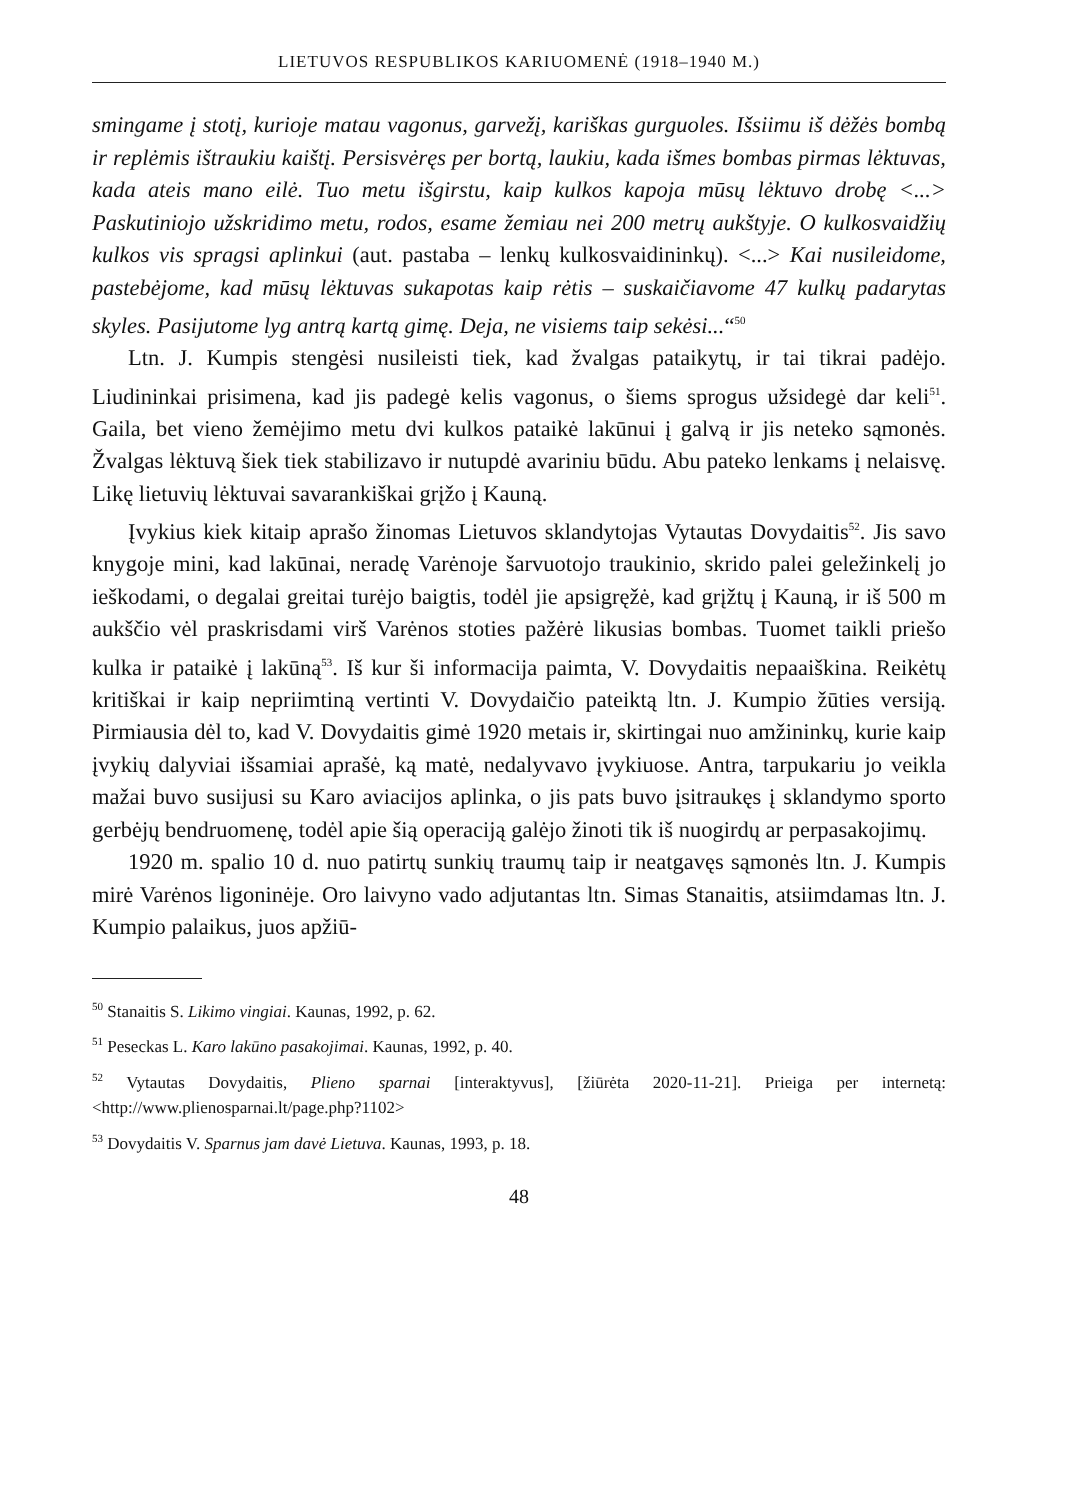LIETUVOS RESPUBLIKOS KARIUOMENĖ (1918–1940 M.)
smingame į stotį, kurioje matau vagonus, garvežį, kariškas gurguoles. Išsiimu iš dėžės bombą ir replėmis ištraukiu kaištį. Persisvėręs per bortą, laukiu, kada išmes bombas pirmas lėktuvas, kada ateis mano eilė. Tuo metu išgirstu, kaip kulkos kapoja mūsų lėktuvo drobę <...> Paskutiniojo užskridimo metu, rodos, esame žemiau nei 200 metrų aukštyje. O kulkosvaidžių kulkos vis spragsi aplinkui (aut. pastaba – lenkų kulkosvaidininkų). <...> Kai nusileidome, pastebėjome, kad mūsų lėktuvas sukapotas kaip rėtis – suskaičiavome 47 kulkų padarytas skyles. Pasijutome lyg antrą kartą gimę. Deja, ne visiems taip sekėsi...“<sup>50</sup>
Ltn. J. Kumpis stengėsi nusileisti tiek, kad žvalgas pataikytų, ir tai tikrai padėjo. Liudininkai prisimena, kad jis padegė kelis vagonus, o šiems sprogus užsidegė dar keli<sup>51</sup>. Gaila, bet vieno žemėjimo metu dvi kulkos pataikė lakūnui į galvą ir jis neteko sąmonės. Žvalgas lėktuvą šiek tiek stabilizavo ir nutupdė avariniu būdu. Abu pateko lenkams į nelaisvę. Likę lietuvių lėktuvai savarankiškai grįžo į Kauną.
Įvykius kiek kitaip aprašo žinomas Lietuvos sklandytojas Vytautas Dovydaitis<sup>52</sup>. Jis savo knygoje mini, kad lakūnai, neradę Varėnoje šarvuotojo traukinio, skrido palei geležinkelį jo ieškodami, o degalai greitai turėjo baigtis, todėl jie apsigręžė, kad grįžtų į Kauną, ir iš 500 m aukščio vėl praskrisdami virš Varėnos stoties pažėrė likusias bombas. Tuomet taikli priešo kulka ir pataikė į lakūną<sup>53</sup>. Iš kur ši informacija paimta, V. Dovydaitis nepaaiškina. Reikėtų kritiškai ir kaip nepriimtiną vertinti V. Dovydaičio pateiktą ltn. J. Kumpio žūties versiją. Pirmiausia dėl to, kad V. Dovydaitis gimė 1920 metais ir, skirtingai nuo amžininkų, kurie kaip įvykių dalyviai išsamiai aprašė, ką matė, nedalyvavo įvykiuose. Antra, tarpukariu jo veikla mažai buvo susijusi su Karo aviacijos aplinka, o jis pats buvo įsitraukęs į sklandymo sporto gerbėjų bendruomenę, todėl apie šią operaciją galėjo žinoti tik iš nuogirdų ar perpasakojimų.
1920 m. spalio 10 d. nuo patirtų sunkių traumų taip ir neatgavęs sąmonės ltn. J. Kumpis mirė Varėnos ligoninėje. Oro laivyno vado adjutantas ltn. Simas Stanaitis, atsiimdamas ltn. J. Kumpio palaikus, juos apžiū-
<sup>50</sup> Stanaitis S. Likimo vingiai. Kaunas, 1992, p. 62.
<sup>51</sup> Peseckas L. Karo lakūno pasakojimai. Kaunas, 1992, p. 40.
<sup>52</sup> Vytautas Dovydaitis, Plieno sparnai [interaktyvus], [žiūrėta 2020-11-21]. Prieiga per internetą: <http://www.plienosparnai.lt/page.php?1102>
<sup>53</sup> Dovydaitis V. Sparnus jam davė Lietuva. Kaunas, 1993, p. 18.
48